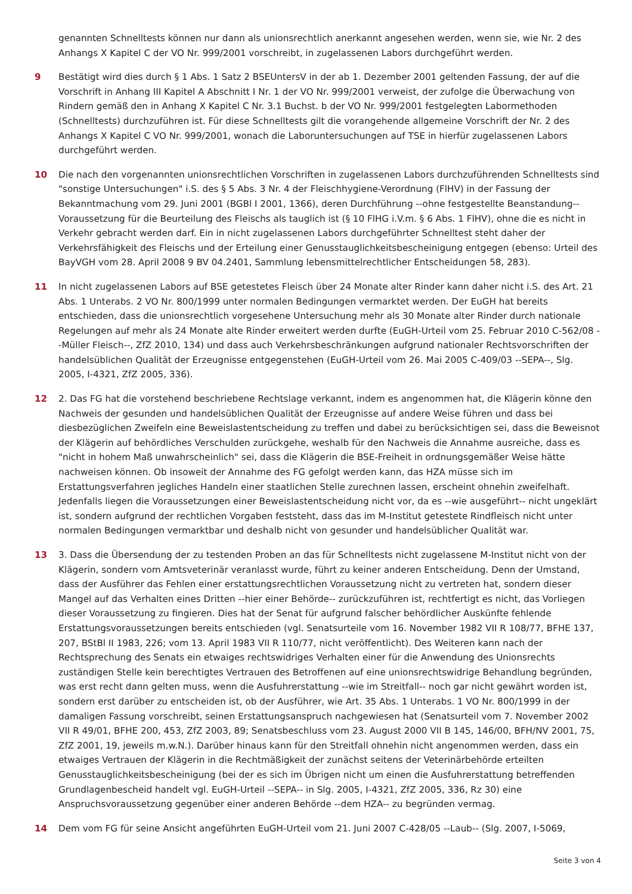genannten Schnelltests können nur dann als unionsrechtlich anerkannt angesehen werden, wenn sie, wie Nr. 2 des Anhangs X Kapitel C der VO Nr. 999/2001 vorschreibt, in zugelassenen Labors durchgeführt werden.
9 Bestätigt wird dies durch § 1 Abs. 1 Satz 2 BSEUntersV in der ab 1. Dezember 2001 geltenden Fassung, der auf die Vorschrift in Anhang III Kapitel A Abschnitt I Nr. 1 der VO Nr. 999/2001 verweist, der zufolge die Überwachung von Rindern gemäß den in Anhang X Kapitel C Nr. 3.1 Buchst. b der VO Nr. 999/2001 festgelegten Labormethoden (Schnelltests) durchzuführen ist. Für diese Schnelltests gilt die vorangehende allgemeine Vorschrift der Nr. 2 des Anhangs X Kapitel C VO Nr. 999/2001, wonach die Laboruntersuchungen auf TSE in hierfür zugelassenen Labors durchgeführt werden.
10 Die nach den vorgenannten unionsrechtlichen Vorschriften in zugelassenen Labors durchzuführenden Schnelltests sind "sonstige Untersuchungen" i.S. des § 5 Abs. 3 Nr. 4 der Fleischhygiene-Verordnung (FlHV) in der Fassung der Bekanntmachung vom 29. Juni 2001 (BGBl I 2001, 1366), deren Durchführung --ohne festgestellte Beanstandung-- Voraussetzung für die Beurteilung des Fleischs als tauglich ist (§ 10 FlHG i.V.m. § 6 Abs. 1 FlHV), ohne die es nicht in Verkehr gebracht werden darf. Ein in nicht zugelassenen Labors durchgeführter Schnelltest steht daher der Verkehrsfähigkeit des Fleischs und der Erteilung einer Genusstauglichkeitsbescheinigung entgegen (ebenso: Urteil des BayVGH vom 28. April 2008 9 BV 04.2401, Sammlung lebensmittelrechtlicher Entscheidungen 58, 283).
11 In nicht zugelassenen Labors auf BSE getestetes Fleisch über 24 Monate alter Rinder kann daher nicht i.S. des Art. 21 Abs. 1 Unterabs. 2 VO Nr. 800/1999 unter normalen Bedingungen vermarktet werden. Der EuGH hat bereits entschieden, dass die unionsrechtlich vorgesehene Untersuchung mehr als 30 Monate alter Rinder durch nationale Regelungen auf mehr als 24 Monate alte Rinder erweitert werden durfte (EuGH-Urteil vom 25. Februar 2010 C-562/08 --Müller Fleisch--, ZfZ 2010, 134) und dass auch Verkehrsbeschränkungen aufgrund nationaler Rechtsvorschriften der handelsüblichen Qualität der Erzeugnisse entgegenstehen (EuGH-Urteil vom 26. Mai 2005 C-409/03 --SEPA--, Slg. 2005, I-4321, ZfZ 2005, 336).
12 2. Das FG hat die vorstehend beschriebene Rechtslage verkannt, indem es angenommen hat, die Klägerin könne den Nachweis der gesunden und handelsüblichen Qualität der Erzeugnisse auf andere Weise führen und dass bei diesbezüglichen Zweifeln eine Beweislastentscheidung zu treffen und dabei zu berücksichtigen sei, dass die Beweisnot der Klägerin auf behördliches Verschulden zurückgehe, weshalb für den Nachweis die Annahme ausreiche, dass es "nicht in hohem Maß unwahrscheinlich" sei, dass die Klägerin die BSE-Freiheit in ordnungsgemäßer Weise hätte nachweisen können. Ob insoweit der Annahme des FG gefolgt werden kann, das HZA müsse sich im Erstattungsverfahren jegliches Handeln einer staatlichen Stelle zurechnen lassen, erscheint ohnehin zweifelhaft. Jedenfalls liegen die Voraussetzungen einer Beweislastentscheidung nicht vor, da es --wie ausgeführt-- nicht ungeklärt ist, sondern aufgrund der rechtlichen Vorgaben feststeht, dass das im M-Institut getestete Rindfleisch nicht unter normalen Bedingungen vermarktbar und deshalb nicht von gesunder und handelsüblicher Qualität war.
13 3. Dass die Übersendung der zu testenden Proben an das für Schnelltests nicht zugelassene M-Institut nicht von der Klägerin, sondern vom Amtsveterinär veranlasst wurde, führt zu keiner anderen Entscheidung. Denn der Umstand, dass der Ausführer das Fehlen einer erstattungsrechtlichen Voraussetzung nicht zu vertreten hat, sondern dieser Mangel auf das Verhalten eines Dritten --hier einer Behörde-- zurückzuführen ist, rechtfertigt es nicht, das Vorliegen dieser Voraussetzung zu fingieren. Dies hat der Senat für aufgrund falscher behördlicher Auskünfte fehlende Erstattungsvoraussetzungen bereits entschieden (vgl. Senatsurteile vom 16. November 1982 VII R 108/77, BFHE 137, 207, BStBl II 1983, 226; vom 13. April 1983 VII R 110/77, nicht veröffentlicht). Des Weiteren kann nach der Rechtsprechung des Senats ein etwaiges rechtswidriges Verhalten einer für die Anwendung des Unionsrechts zuständigen Stelle kein berechtigtes Vertrauen des Betroffenen auf eine unionsrechtswidrige Behandlung begründen, was erst recht dann gelten muss, wenn die Ausfuhrerstattung --wie im Streitfall-- noch gar nicht gewährt worden ist, sondern erst darüber zu entscheiden ist, ob der Ausführer, wie Art. 35 Abs. 1 Unterabs. 1 VO Nr. 800/1999 in der damaligen Fassung vorschreibt, seinen Erstattungsanspruch nachgewiesen hat (Senatsurteil vom 7. November 2002 VII R 49/01, BFHE 200, 453, ZfZ 2003, 89; Senatsbeschluss vom 23. August 2000 VII B 145, 146/00, BFH/NV 2001, 75, ZfZ 2001, 19, jeweils m.w.N.). Darüber hinaus kann für den Streitfall ohnehin nicht angenommen werden, dass ein etwaiges Vertrauen der Klägerin in die Rechtmäßigkeit der zunächst seitens der Veterinärbehörde erteilten Genusstauglichkeitsbescheinigung (bei der es sich im Übrigen nicht um einen die Ausfuhrerstattung betreffenden Grundlagenbescheid handelt vgl. EuGH-Urteil --SEPA-- in Slg. 2005, I-4321, ZfZ 2005, 336, Rz 30) eine Anspruchsvoraussetzung gegenüber einer anderen Behörde --dem HZA-- zu begründen vermag.
14 Dem vom FG für seine Ansicht angeführten EuGH-Urteil vom 21. Juni 2007 C-428/05 --Laub-- (Slg. 2007, I-5069,
Seite 3 von 4